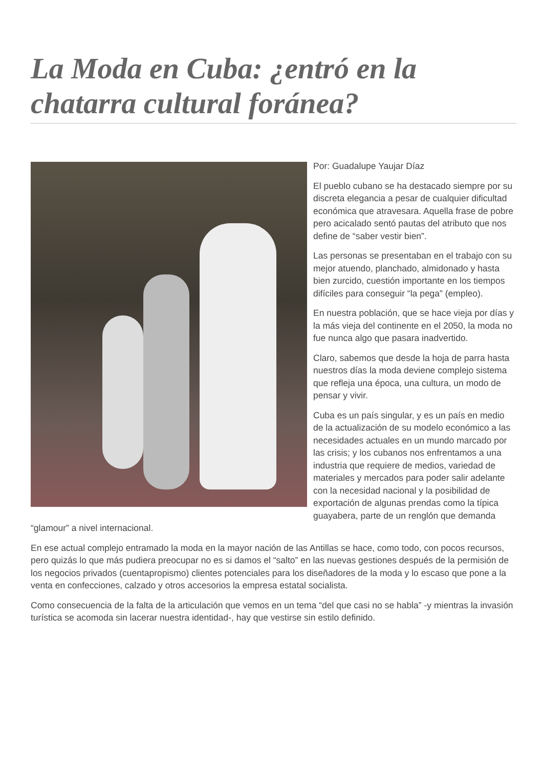La Moda en Cuba: ¿entró en la chatarra cultural foránea?
Por: Guadalupe Yaujar Díaz
El pueblo cubano se ha destacado siempre por su discreta elegancia a pesar de cualquier dificultad económica que atravesara. Aquella frase de pobre pero acicalado sentó pautas del atributo que nos define de “saber vestir bien”.
Las personas se presentaban en el trabajo con su mejor atuendo, planchado, almidonado y hasta bien zurcido, cuestión importante en los tiempos difíciles para conseguir “la pega” (empleo).
En nuestra población, que se hace vieja por días y la más vieja del continente en el 2050, la moda no fue nunca algo que pasara inadvertido.
Claro, sabemos que desde la hoja de parra hasta nuestros días la moda deviene complejo sistema que refleja una época, una cultura, un modo de pensar y vivir.
Cuba es un país singular, y es un país en medio de la actualización de su modelo económico a las necesidades actuales en un mundo marcado por las crisis; y los cubanos nos enfrentamos a una industria que requiere de medios, variedad de materiales y mercados para poder salir adelante con la necesidad nacional y la posibilidad de exportación de algunas prendas como la típica guayabera, parte de un renglón que demanda “glamour” a nivel internacional.
En ese actual complejo entramado la moda en la mayor nación de las Antillas se hace, como todo, con pocos recursos, pero quizás lo que más pudiera preocupar no es si damos el “salto” en las nuevas gestiones después de la permisión de los negocios privados (cuentapropismo) clientes potenciales para los diseñadores de la moda y lo escaso que pone a la venta en confecciones, calzado y otros accesorios la empresa estatal socialista.
Como consecuencia de la falta de la articulación que vemos en un tema “del que casi no se habla” -y mientras la invasión turística se acomoda sin lacerar nuestra identidad-, hay que vestirse sin estilo definido.